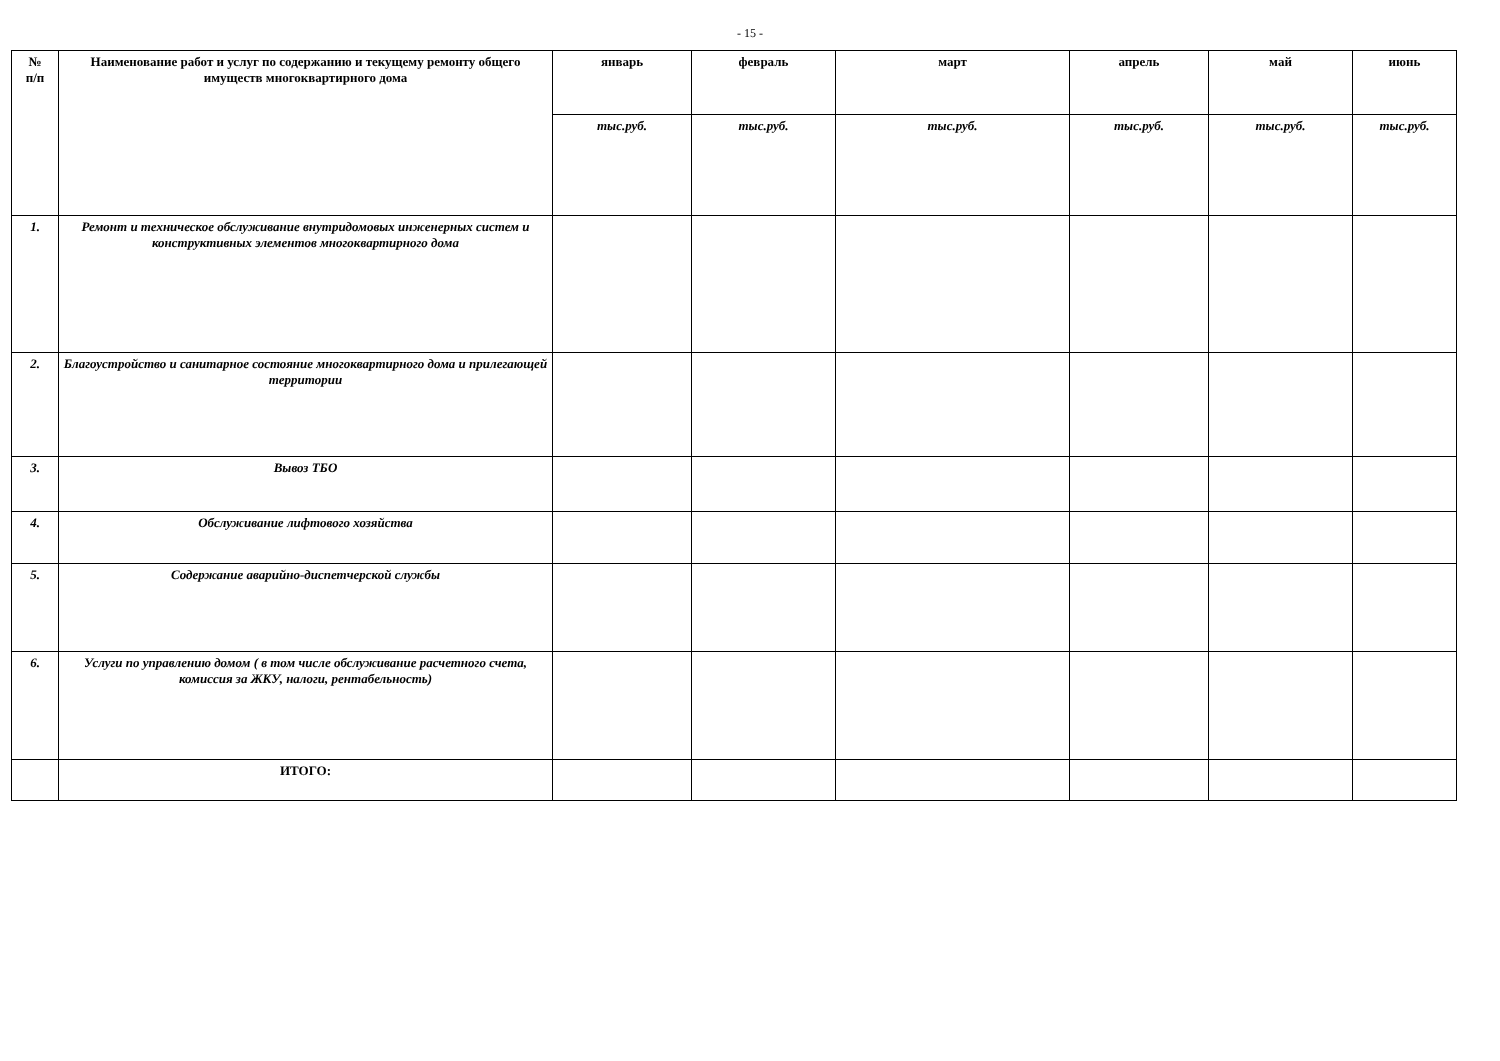- 15 -
| № п/п | Наименование работ и услуг по содержанию и текущему ремонту общего имуществ многоквартирного дома | январь | февраль | март | апрель | май | июнь |
| --- | --- | --- | --- | --- | --- | --- | --- |
| | | тыс.руб. | тыс.руб. | тыс.руб. | тыс.руб. | тыс.руб. | тыс.руб. |
| 1. | Ремонт и техническое обслуживание внутридомовых инженерных систем и конструктивных элементов многоквартирного дома | | | | | | |
| 2. | Благоустройство и санитарное состояние многоквартирного дома и прилегающей территории | | | | | | |
| 3. | Вывоз ТБО | | | | | | |
| 4. | Обслуживание лифтового хозяйства | | | | | | |
| 5. | Содержание аварийно-диспетчерской службы | | | | | | |
| 6. | Услуги по управлению домом ( в том числе обслуживание расчетного счета, комиссия за ЖКУ, налоги, рентабельность) | | | | | | |
| | ИТОГО: | | | | | | |